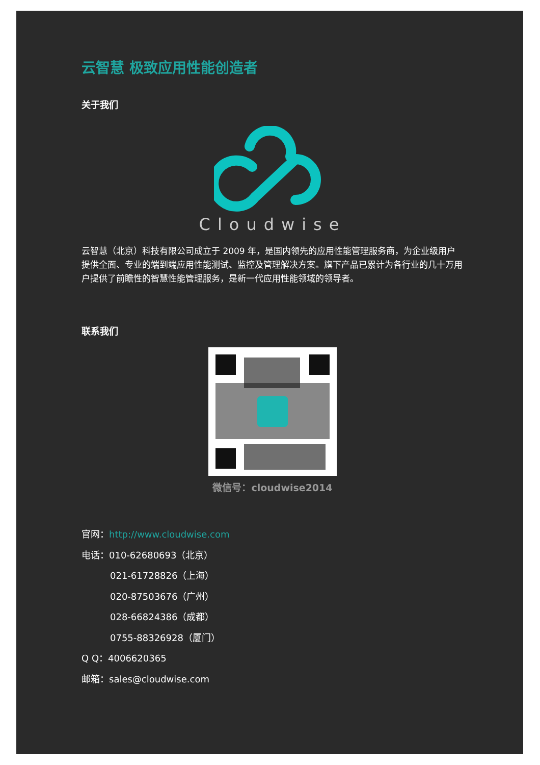云智慧 极致应用性能创造者
关于我们
Cloudwise
云智慧（北京）科技有限公司成立于 2009 年，是国内领先的应用性能管理服务商，为企业级用户提供全面、专业的端到端应用性能测试、监控及管理解决方案。旗下产品已累计为各行业的几十万用户提供了前瞻性的智慧性能管理服务，是新一代应用性能领域的领导者。
联系我们
微信号：cloudwise2014
官网：http://www.cloudwise.com
电话：010-62680693（北京）
021-61728826（上海）
020-87503676（广州）
028-66824386（成都）
0755-88326928（厦门）
Q Q：4006620365
邮箱：sales@cloudwise.com